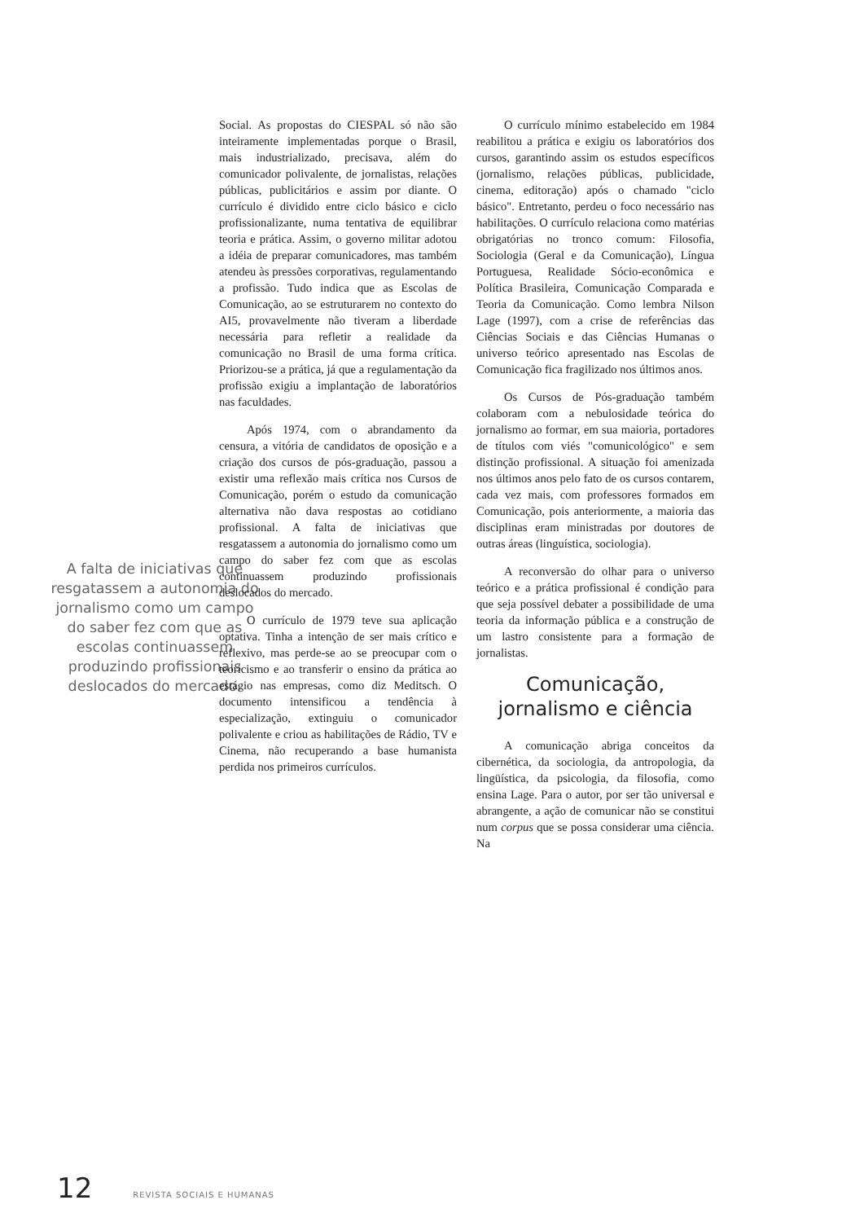A falta de iniciativas que resgatassem a autonomia do jornalismo como um campo do saber fez com que as escolas continuassem produzindo profissionais deslocados do mercado.
Social. As propostas do CIESPAL só não são inteiramente implementadas porque o Brasil, mais industrializado, precisava, além do comunicador polivalente, de jornalistas, relações públicas, publicitários e assim por diante. O currículo é dividido entre ciclo básico e ciclo profissionalizante, numa tentativa de equilibrar teoria e prática. Assim, o governo militar adotou a idéia de preparar comunicadores, mas também atendeu às pressões corporativas, regulamentando a profissão. Tudo indica que as Escolas de Comunicação, ao se estruturarem no contexto do AI5, provavelmente não tiveram a liberdade necessária para refletir a realidade da comunicação no Brasil de uma forma crítica. Priorizou-se a prática, já que a regulamentação da profissão exigiu a implantação de laboratórios nas faculdades.
Após 1974, com o abrandamento da censura, a vitória de candidatos de oposição e a criação dos cursos de pós-graduação, passou a existir uma reflexão mais crítica nos Cursos de Comunicação, porém o estudo da comunicação alternativa não dava respostas ao cotidiano profissional. A falta de iniciativas que resgatassem a autonomia do jornalismo como um campo do saber fez com que as escolas continuassem produzindo profissionais deslocados do mercado.
O currículo de 1979 teve sua aplicação optativa. Tinha a intenção de ser mais crítico e reflexivo, mas perde-se ao se preocupar com o teoricismo e ao transferir o ensino da prática ao estágio nas empresas, como diz Meditsch. O documento intensificou a tendência à especialização, extinguiu o comunicador polivalente e criou as habilitações de Rádio, TV e Cinema, não recuperando a base humanista perdida nos primeiros currículos.
O currículo mínimo estabelecido em 1984 reabilitou a prática e exigiu os laboratórios dos cursos, garantindo assim os estudos específicos (jornalismo, relações públicas, publicidade, cinema, editoração) após o chamado "ciclo básico". Entretanto, perdeu o foco necessário nas habilitações. O currículo relaciona como matérias obrigatórias no tronco comum: Filosofia, Sociologia (Geral e da Comunicação), Língua Portuguesa, Realidade Sócio-econômica e Política Brasileira, Comunicação Comparada e Teoria da Comunicação. Como lembra Nilson Lage (1997), com a crise de referências das Ciências Sociais e das Ciências Humanas o universo teórico apresentado nas Escolas de Comunicação fica fragilizado nos últimos anos.
Os Cursos de Pós-graduação também colaboram com a nebulosidade teórica do jornalismo ao formar, em sua maioria, portadores de títulos com viés "comunicológico" e sem distinção profissional. A situação foi amenizada nos últimos anos pelo fato de os cursos contarem, cada vez mais, com professores formados em Comunicação, pois anteriormente, a maioria das disciplinas eram ministradas por doutores de outras áreas (linguística, sociologia).
A reconversão do olhar para o universo teórico e a prática profissional é condição para que seja possível debater a possibilidade de uma teoria da informação pública e a construção de um lastro consistente para a formação de jornalistas.
Comunicação, jornalismo e ciência
A comunicação abriga conceitos da cibernética, da sociologia, da antropologia, da lingüística, da psicologia, da filosofia, como ensina Lage. Para o autor, por ser tão universal e abrangente, a ação de comunicar não se constitui num corpus que se possa considerar uma ciência. Na
12 REVISTA SOCIAIS E HUMANAS